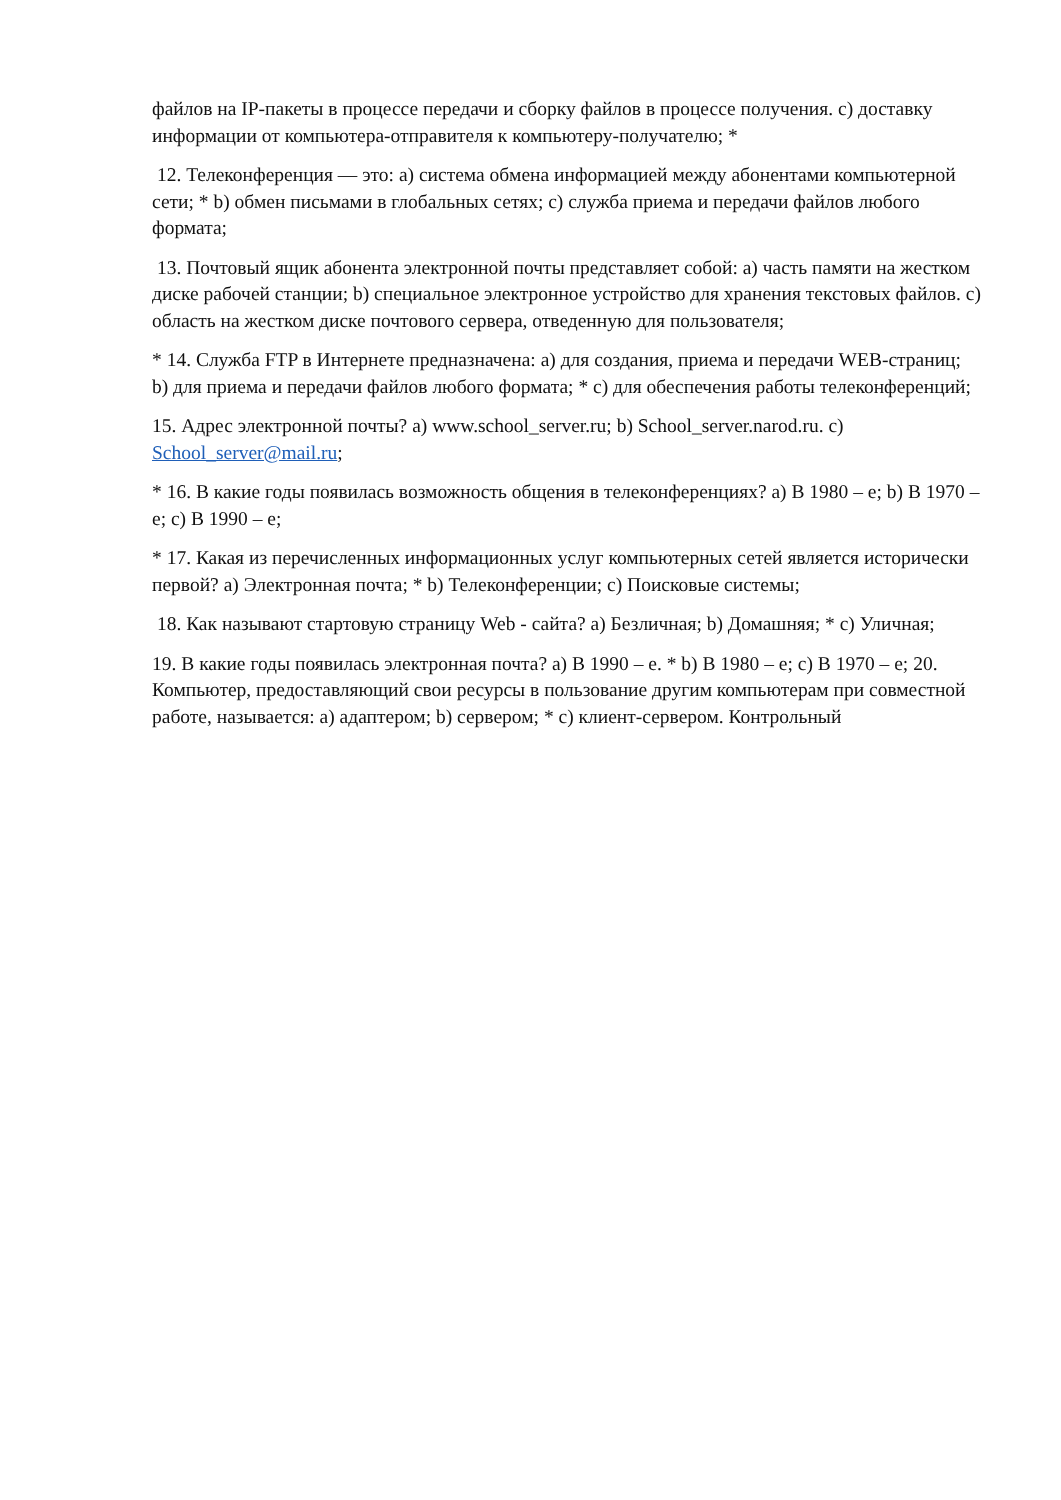файлов на IP-пакеты в процессе передачи и сборку файлов в процессе получения. c) доставку информации от компьютера-отправителя к компьютеру-получателю; *
12. Телеконференция — это: a) система обмена информацией между абонентами компьютерной сети; * b) обмен письмами в глобальных сетях; c) служба приема и передачи файлов любого формата;
13. Почтовый ящик абонента электронной почты представляет собой: a) часть памяти на жестком диске рабочей станции; b) специальное электронное устройство для хранения текстовых файлов. c) область на жестком диске почтового сервера, отведенную для пользователя;
* 14. Служба FTP в Интернете предназначена: a) для создания, приема и передачи WEB-страниц; b) для приема и передачи файлов любого формата; * c) для обеспечения работы телеконференций;
15. Адрес электронной почты? a) www.school_server.ru; b) School_server.narod.ru. c) School_server@mail.ru;
* 16. В какие годы появилась возможность общения в телеконференциях? a) В 1980 – е; b) В 1970 – е; c) В 1990 – е;
* 17. Какая из перечисленных информационных услуг компьютерных сетей является исторически первой? a) Электронная почта; * b) Телеконференции; c) Поисковые системы;
18. Как называют стартовую страницу Web - сайта? a) Безличная; b) Домашняя; * c) Уличная;
19. В какие годы появилась электронная почта? a) В 1990 – е. * b) В 1980 – е; c) В 1970 – е; 20. Компьютер, предоставляющий свои ресурсы в пользование другим компьютерам при совместной работе, называется: a) адаптером; b) сервером; * c) клиент-сервером. Контрольный